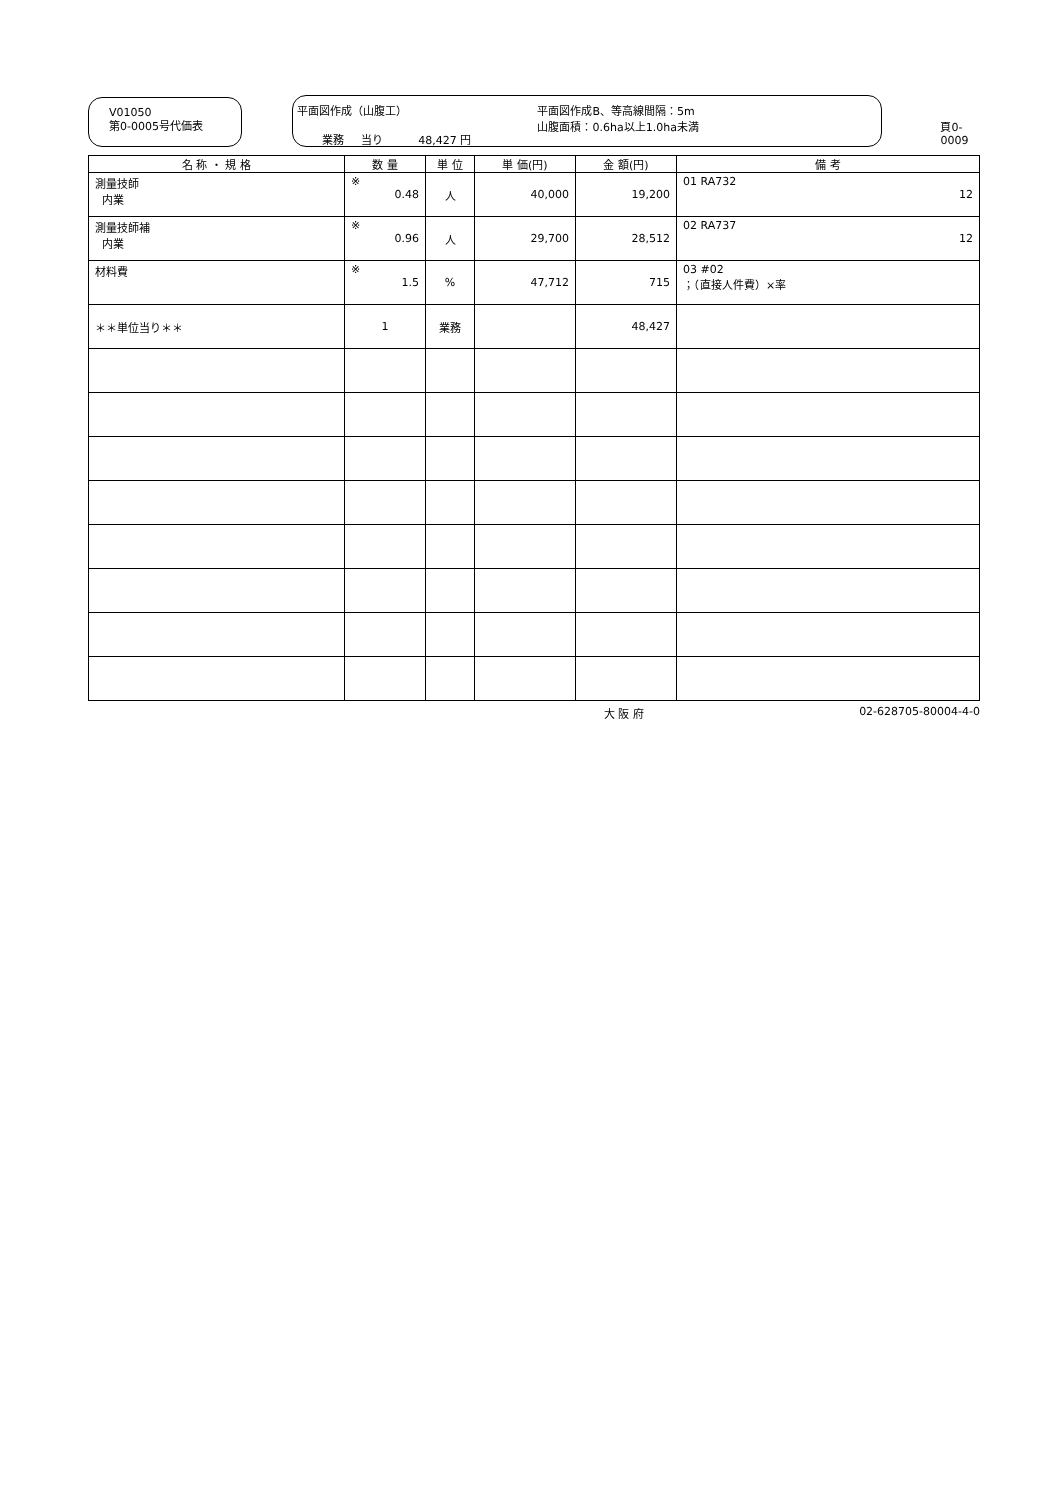V01050
第0-0005号代価表
平面図作成（山腹工）
業務 当り 48,427 円
平面図作成B、等高線間隔：5m
山腹面積：0.6ha以上1.0ha未満
頁0-0009
| 名 称 ・ 規 格 | 数 量 | 単 位 | 単 価(円) | 金 額(円) | 備 考 |
| --- | --- | --- | --- | --- | --- |
| 測量技師 内業 | ※ 0.48 | 人 | 40,000 | 19,200 | 01 RA732 12 |
| 測量技師補 内業 | ※ 0.96 | 人 | 29,700 | 28,512 | 02 RA737 12 |
| 材料費 | ※ 1.5 | % | 47,712 | 715 | 03 #02 ；（直接人件費）×率 |
| ＊＊単位当り＊＊ | 1 | 業務 | | 48,427 | |
大 阪 府 02-628705-80004-4-0